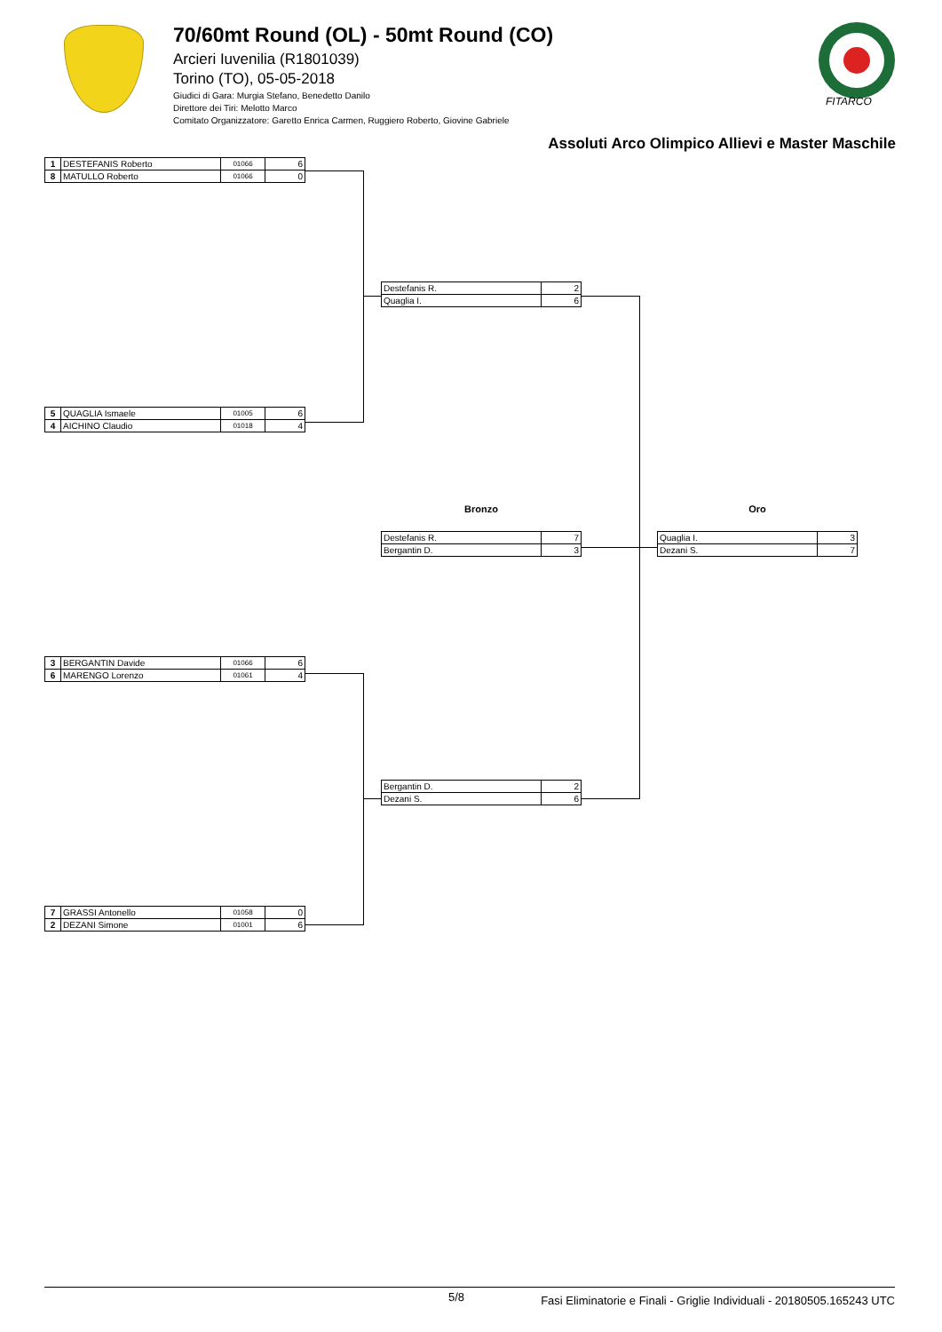70/60mt Round (OL) - 50mt Round (CO)
Arcieri Iuvenilia (R1801039)
Torino (TO), 05-05-2018
Giudici di Gara: Murgia Stefano, Benedetto Danilo
Direttore dei Tiri: Melotto Marco
Comitato Organizzatore: Garetto Enrica Carmen, Ruggiero Roberto, Giovine Gabriele
FITARCO
Assoluti Arco Olimpico Allievi e Master Maschile
| 1 | DESTEFANIS Roberto | 01066 | 6 |
| 8 | MATULLO Roberto | 01066 | 0 |
| Destefanis R. | 2 |
| Quaglia I. | 6 |
| 5 | QUAGLIA Ismaele | 01005 | 6 |
| 4 | AICHINO Claudio | 01018 | 4 |
Bronzo
| Destefanis R. | 7 |
| Bergantin D. | 3 |
Oro
| Quaglia I. | 3 |
| Dezani S. | 7 |
| 3 | BERGANTIN Davide | 01066 | 6 |
| 6 | MARENGO Lorenzo | 01061 | 4 |
| Bergantin D. | 2 |
| Dezani S. | 6 |
| 7 | GRASSI Antonello | 01058 | 0 |
| 2 | DEZANI Simone | 01001 | 6 |
5/8 Fasi Eliminatorie e Finali - Griglie Individuali - 20180505.165243 UTC